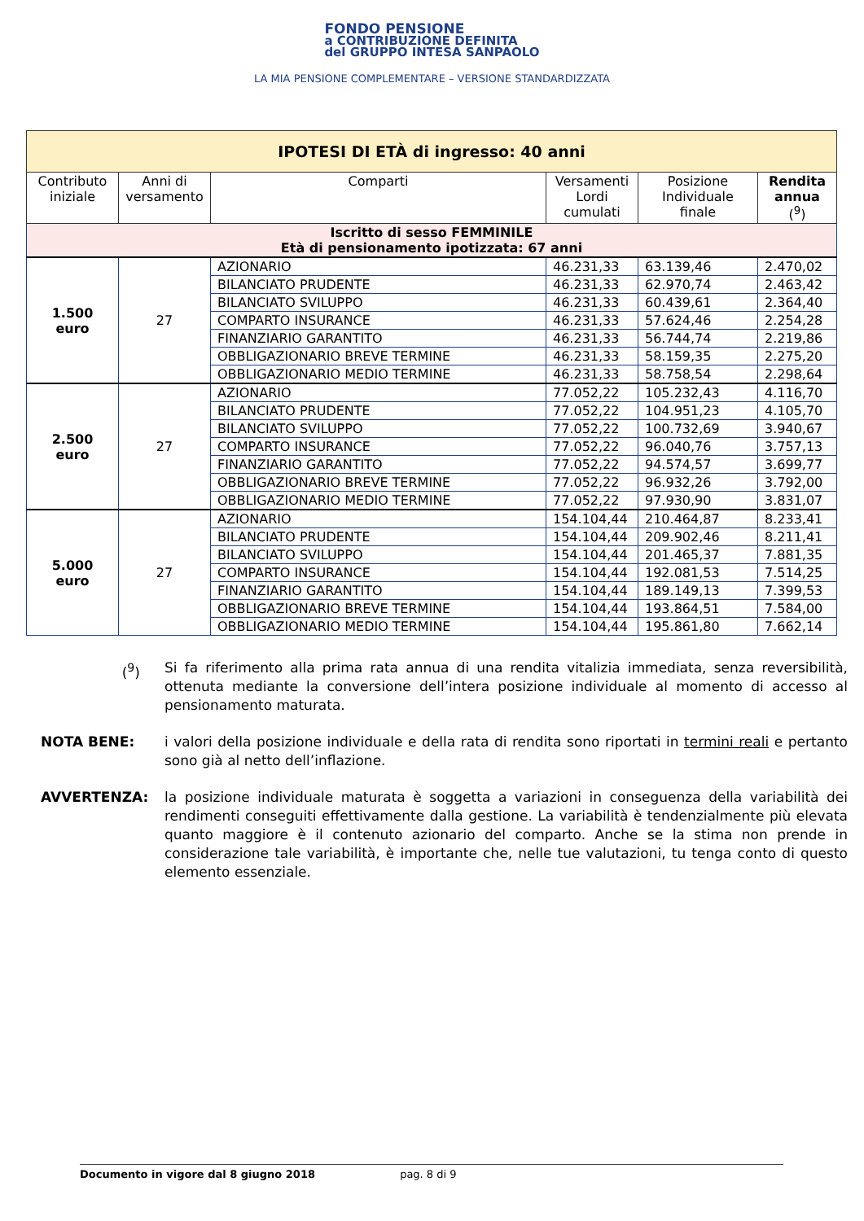FONDO PENSIONE
a CONTRIBUZIONE DEFINITA
del GRUPPO INTESA SANPAOLO
LA MIA PENSIONE COMPLEMENTARE – VERSIONE STANDARDIZZATA
| IPOTESI DI ETÀ di ingresso: 40 anni | | | | | |
| Contributo iniziale | Anni di versamento | Comparti | Versamenti Lordi cumulati | Posizione Individuale finale | Rendita annua (<sup>9</sup>) |
| Iscritto di sesso FEMMINILE Età di pensionamento ipotizzata: 67 anni | | | | | |
| 1.500 euro | 27 | AZIONARIO | 46.231,33 | 63.139,46 | 2.470,02 |
| | | BILANCIATO PRUDENTE | 46.231,33 | 62.970,74 | 2.463,42 |
| | | BILANCIATO SVILUPPO | 46.231,33 | 60.439,61 | 2.364,40 |
| | | COMPARTO INSURANCE | 46.231,33 | 57.624,46 | 2.254,28 |
| | | FINANZIARIO GARANTITO | 46.231,33 | 56.744,74 | 2.219,86 |
| | | OBBLIGAZIONARIO BREVE TERMINE | 46.231,33 | 58.159,35 | 2.275,20 |
| | | OBBLIGAZIONARIO MEDIO TERMINE | 46.231,33 | 58.758,54 | 2.298,64 |
| 2.500 euro | 27 | AZIONARIO | 77.052,22 | 105.232,43 | 4.116,70 |
| | | BILANCIATO PRUDENTE | 77.052,22 | 104.951,23 | 4.105,70 |
| | | BILANCIATO SVILUPPO | 77.052,22 | 100.732,69 | 3.940,67 |
| | | COMPARTO INSURANCE | 77.052,22 | 96.040,76 | 3.757,13 |
| | | FINANZIARIO GARANTITO | 77.052,22 | 94.574,57 | 3.699,77 |
| | | OBBLIGAZIONARIO BREVE TERMINE | 77.052,22 | 96.932,26 | 3.792,00 |
| | | OBBLIGAZIONARIO MEDIO TERMINE | 77.052,22 | 97.930,90 | 3.831,07 |
| 5.000 euro | 27 | AZIONARIO | 154.104,44 | 210.464,87 | 8.233,41 |
| | | BILANCIATO PRUDENTE | 154.104,44 | 209.902,46 | 8.211,41 |
| | | BILANCIATO SVILUPPO | 154.104,44 | 201.465,37 | 7.881,35 |
| | | COMPARTO INSURANCE | 154.104,44 | 192.081,53 | 7.514,25 |
| | | FINANZIARIO GARANTITO | 154.104,44 | 189.149,13 | 7.399,53 |
| | | OBBLIGAZIONARIO BREVE TERMINE | 154.104,44 | 193.864,51 | 7.584,00 |
| | | OBBLIGAZIONARIO MEDIO TERMINE | 154.104,44 | 195.861,80 | 7.662,14 |
(<sup>9</sup>) Si fa riferimento alla prima rata annua di una rendita vitalizia immediata, senza reversibilità, ottenuta mediante la conversione dell’intera posizione individuale al momento di accesso al pensionamento maturata.
NOTA BENE: i valori della posizione individuale e della rata di rendita sono riportati in termini reali e pertanto sono già al netto dell’inflazione.
AVVERTENZA: la posizione individuale maturata è soggetta a variazioni in conseguenza della variabilità dei rendimenti conseguiti effettivamente dalla gestione. La variabilità è tendenzialmente più elevata quanto maggiore è il contenuto azionario del comparto. Anche se la stima non prende in considerazione tale variabilità, è importante che, nelle tue valutazioni, tu tenga conto di questo elemento essenziale.
Documento in vigore dal 8 giugno 2018 pag. 8 di 9